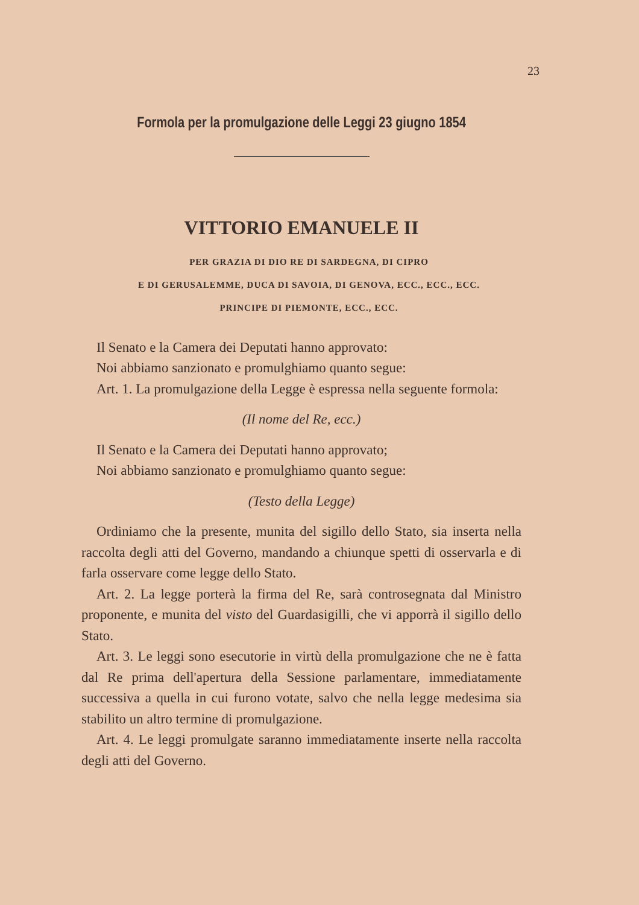23
Formola per la promulgazione delle Leggi 23 giugno 1854
VITTORIO EMANUELE II
PER GRAZIA DI DIO RE DI SARDEGNA, DI CIPRO
E DI GERUSALEMME, DUCA DI SAVOIA, DI GENOVA, ECC., ECC., ECC.
PRINCIPE DI PIEMONTE, ECC., ECC.
Il Senato e la Camera dei Deputati hanno approvato:
Noi abbiamo sanzionato e promulghiamo quanto segue:
Art. 1. La promulgazione della Legge è espressa nella seguente formola:
(Il nome del Re, ecc.)
Il Senato e la Camera dei Deputati hanno approvato;
Noi abbiamo sanzionato e promulghiamo quanto segue:
(Testo della Legge)
Ordiniamo che la presente, munita del sigillo dello Stato, sia inserta nella raccolta degli atti del Governo, mandando a chiunque spetti di osservarla e di farla osservare come legge dello Stato.
Art. 2. La legge porterà la firma del Re, sarà controsegnata dal Ministro proponente, e munita del visto del Guardasigilli, che vi apporrà il sigillo dello Stato.
Art. 3. Le leggi sono esecutorie in virtù della promulgazione che ne è fatta dal Re prima dell'apertura della Sessione parlamentare, immediatamente successiva a quella in cui furono votate, salvo che nella legge medesima sia stabilito un altro termine di promulgazione.
Art. 4. Le leggi promulgate saranno immediatamente inserte nella raccolta degli atti del Governo.